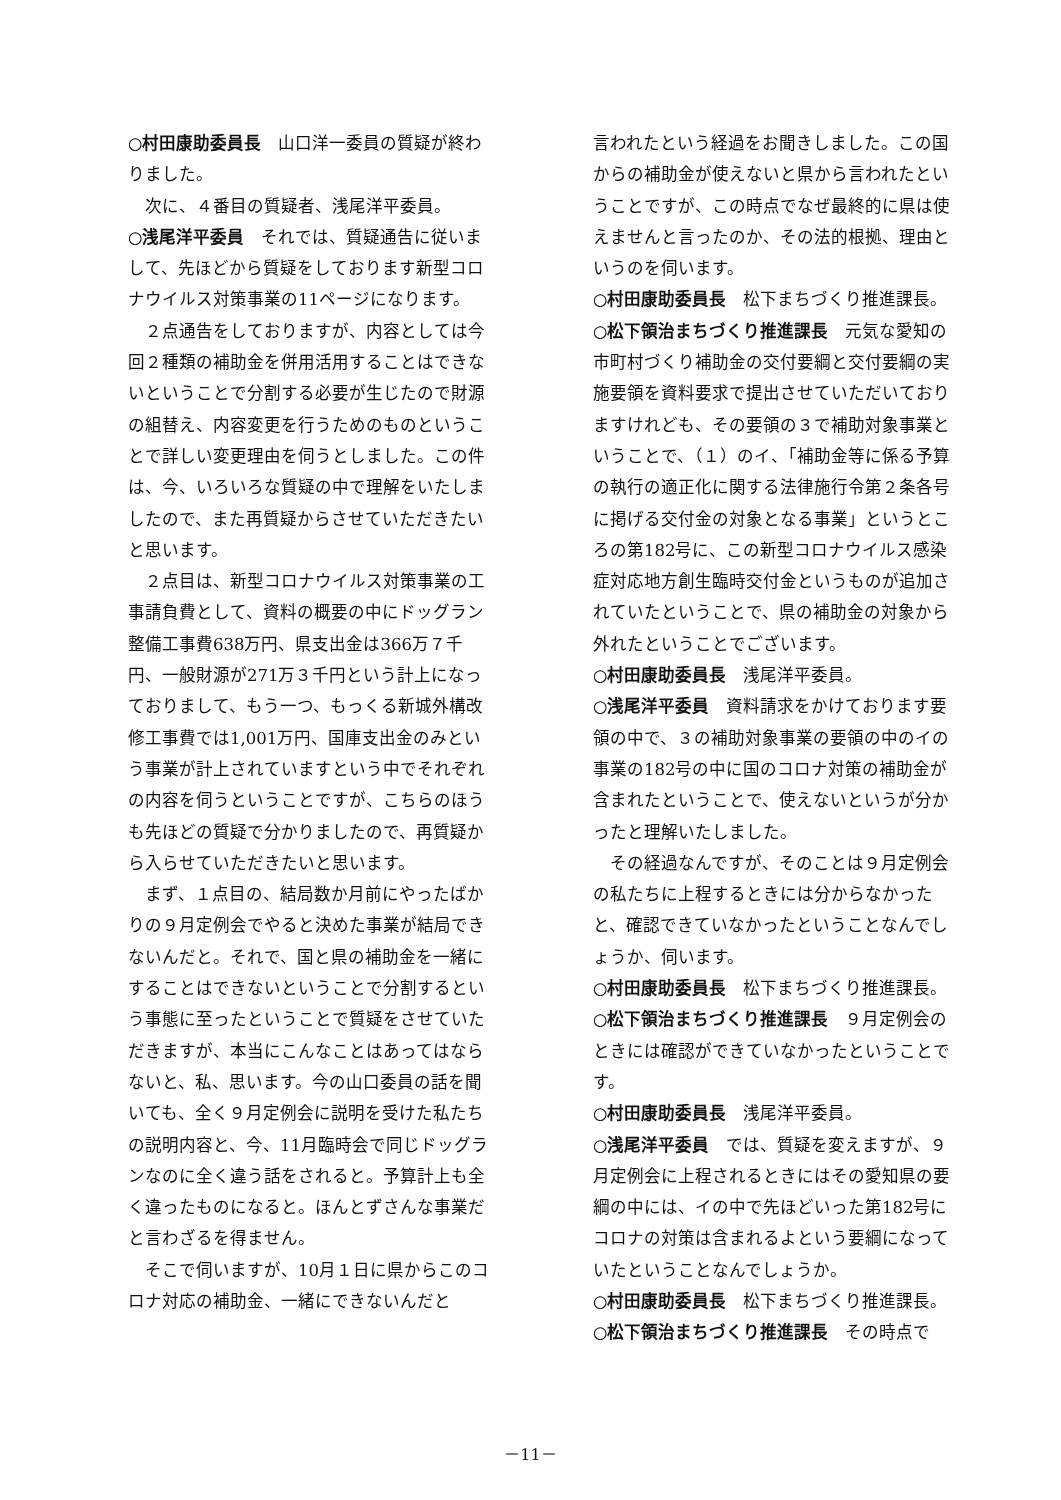○村田康助委員長　山口洋一委員の質疑が終わりました。
　次に、４番目の質疑者、浅尾洋平委員。
○浅尾洋平委員　それでは、質疑通告に従いまして、先ほどから質疑をしております新型コロナウイルス対策事業の11ページになります。
　２点通告をしておりますが、内容としては今回２種類の補助金を併用活用することはできないということで分割する必要が生じたので財源の組替え、内容変更を行うためのものということで詳しい変更理由を伺うとしました。この件は、今、いろいろな質疑の中で理解をいたしましたので、また再質疑からさせていただきたいと思います。
　２点目は、新型コロナウイルス対策事業の工事請負費として、資料の概要の中にドッグラン整備工事費638万円、県支出金は366万７千円、一般財源が271万３千円という計上になっておりまして、もう一つ、もっくる新城外構改修工事費では1,001万円、国庫支出金のみという事業が計上されていますという中でそれぞれの内容を伺うということですが、こちらのほうも先ほどの質疑で分かりましたので、再質疑から入らせていただきたいと思います。
　まず、１点目の、結局数か月前にやったばかりの９月定例会でやると決めた事業が結局できないんだと。それで、国と県の補助金を一緒にすることはできないということで分割するという事態に至ったということで質疑をさせていただきますが、本当にこんなことはあってはならないと、私、思います。今の山口委員の話を聞いても、全く９月定例会に説明を受けた私たちの説明内容と、今、11月臨時会で同じドッグランなのに全く違う話をされると。予算計上も全く違ったものになると。ほんとずさんな事業だと言わざるを得ません。
　そこで伺いますが、10月１日に県からこのコロナ対応の補助金、一緒にできないんだと
言われたという経過をお聞きしました。この国からの補助金が使えないと県から言われたということですが、この時点でなぜ最終的に県は使えませんと言ったのか、その法的根拠、理由というのを伺います。
○村田康助委員長　松下まちづくり推進課長。
○松下領治まちづくり推進課長　元気な愛知の市町村づくり補助金の交付要綱と交付要綱の実施要領を資料要求で提出させていただいておりますけれども、その要領の３で補助対象事業ということで、（１）のイ、「補助金等に係る予算の執行の適正化に関する法律施行令第２条各号に掲げる交付金の対象となる事業」というところの第182号に、この新型コロナウイルス感染症対応地方創生臨時交付金というものが追加されていたということで、県の補助金の対象から外れたということでございます。
○村田康助委員長　浅尾洋平委員。
○浅尾洋平委員　資料請求をかけております要領の中で、３の補助対象事業の要領の中のイの事業の182号の中に国のコロナ対策の補助金が含まれたということで、使えないというが分かったと理解いたしました。
　その経過なんですが、そのことは９月定例会の私たちに上程するときには分からなかったと、確認できていなかったということなんでしょうか、伺います。
○村田康助委員長　松下まちづくり推進課長。
○松下領治まちづくり推進課長　９月定例会のときには確認ができていなかったということです。
○村田康助委員長　浅尾洋平委員。
○浅尾洋平委員　では、質疑を変えますが、９月定例会に上程されるときにはその愛知県の要綱の中には、イの中で先ほどいった第182号にコロナの対策は含まれるよという要綱になっていたということなんでしょうか。
○村田康助委員長　松下まちづくり推進課長。
○松下領治まちづくり推進課長　その時点で
－11－